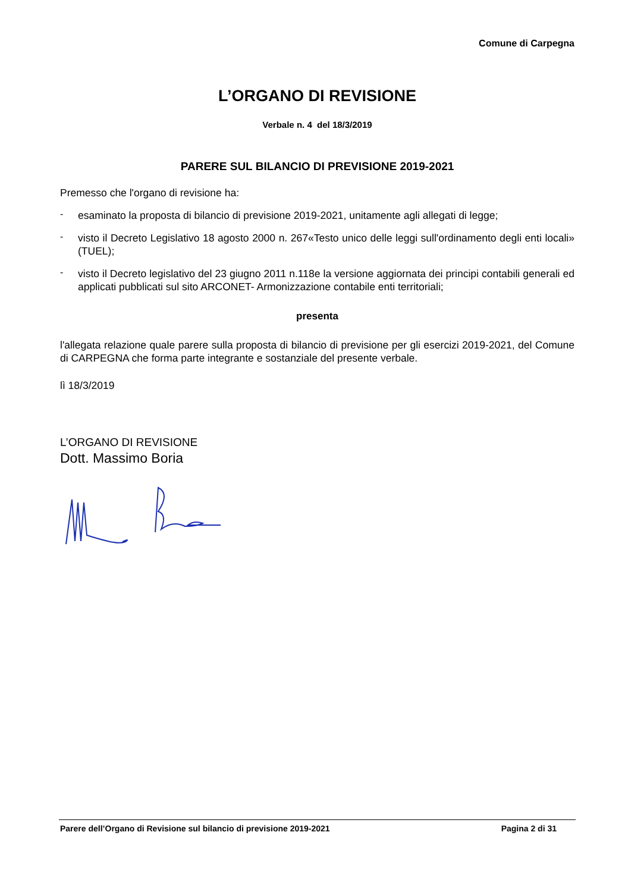Comune di Carpegna
L’ORGANO DI REVISIONE
Verbale n. 4 del 18/3/2019
PARERE SUL BILANCIO DI PREVISIONE 2019-2021
Premesso che l'organo di revisione ha:
-
esaminato la proposta di bilancio di previsione 2019-2021, unitamente agli allegati di legge;
-
visto il Decreto Legislativo 18 agosto 2000 n. 267«Testo unico delle leggi sull'ordinamento degli enti locali» (TUEL);
-
visto il Decreto legislativo del 23 giugno 2011 n.118e la versione aggiornata dei principi contabili generali ed applicati pubblicati sul sito ARCONET- Armonizzazione contabile enti territoriali;
presenta
l'allegata relazione quale parere sulla proposta di bilancio di previsione per gli esercizi 2019-2021, del Comune di CARPEGNA che forma parte integrante e sostanziale del presente verbale.
lì 18/3/2019
L’ORGANO DI REVISIONE
Dott. Massimo Boria
Parere dell’Organo di Revisione sul bilancio di previsione 2019-2021 Pagina 2 di 31